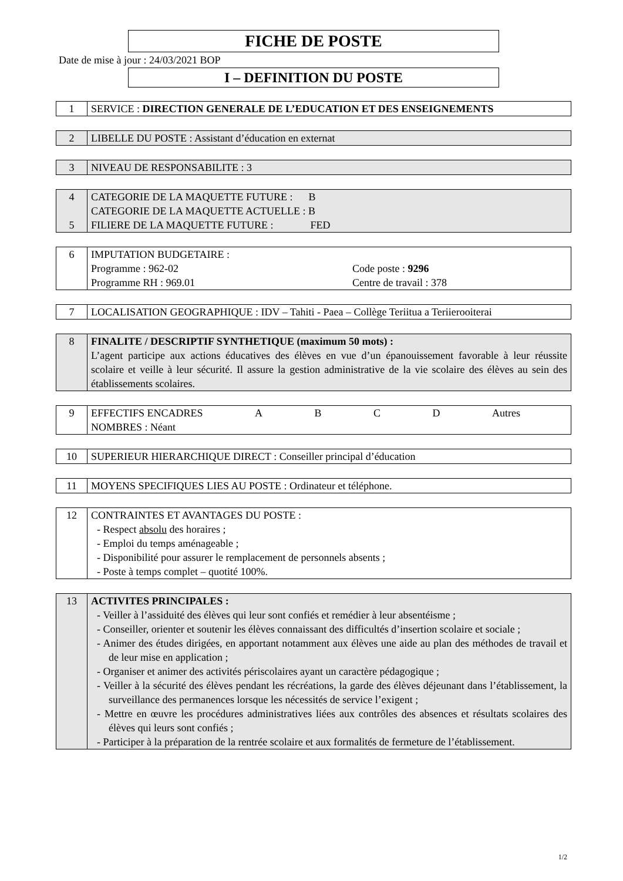FICHE DE POSTE
Date de mise à jour : 24/03/2021 BOP
I – DEFINITION DU POSTE
| 1 | SERVICE : DIRECTION GENERALE DE L’EDUCATION ET DES ENSEIGNEMENTS |
| 2 | LIBELLE DU POSTE : Assistant d’éducation en externat |
| 3 | NIVEAU DE RESPONSABILITE : 3 |
| 4 5 | CATEGORIE DE LA MAQUETTE FUTURE : B CATEGORIE DE LA MAQUETTE ACTUELLE : B FILIERE DE LA MAQUETTE FUTURE : FED |
| 6 | IMPUTATION BUDGETAIRE : Programme : 962-02 Programme RH : 969.01 Code poste : 9296 Centre de travail : 378 |
| 7 | LOCALISATION GEOGRAPHIQUE : IDV – Tahiti - Paea – Collège Teriitua a Teriierooiterai |
| 8 | FINALITE / DESCRIPTIF SYNTHETIQUE (maximum 50 mots) : L’agent participe aux actions éducatives des élèves en vue d’un épanouissement favorable à leur réussite scolaire et veille à leur sécurité. Il assure la gestion administrative de la vie scolaire des élèves au sein des établissements scolaires. |
| 9 | EFFECTIFS ENCADRES A B C D Autres NOMBRES : Néant |
| 10 | SUPERIEUR HIERARCHIQUE DIRECT : Conseiller principal d’éducation |
| 11 | MOYENS SPECIFIQUES LIES AU POSTE : Ordinateur et téléphone. |
| 12 | CONTRAINTES ET AVANTAGES DU POSTE : - Respect absolu des horaires ; - Emploi du temps aménageable ; - Disponibilité pour assurer le remplacement de personnels absents ; - Poste à temps complet – quotité 100%. |
| 13 | ACTIVITES PRINCIPALES : - Veiller à l’assiduité des élèves qui leur sont confiés et remédier à leur absentéisme ; - Conseiller, orienter et soutenir les élèves connaissant des difficultés d’insertion scolaire et sociale ; - Animer des études dirigées, en apportant notamment aux élèves une aide au plan des méthodes de travail et de leur mise en application ; - Organiser et animer des activités périscolaires ayant un caractère pédagogique ; - Veiller à la sécurité des élèves pendant les récréations, la garde des élèves déjeunant dans l’établissement, la surveillance des permanences lorsque les nécessités de service l’exigent ; - Mettre en œuvre les procédures administratives liées aux contrôles des absences et résultats scolaires des élèves qui leurs sont confiés ; - Participer à la préparation de la rentrée scolaire et aux formalités de fermeture de l’établissement. |
1/2